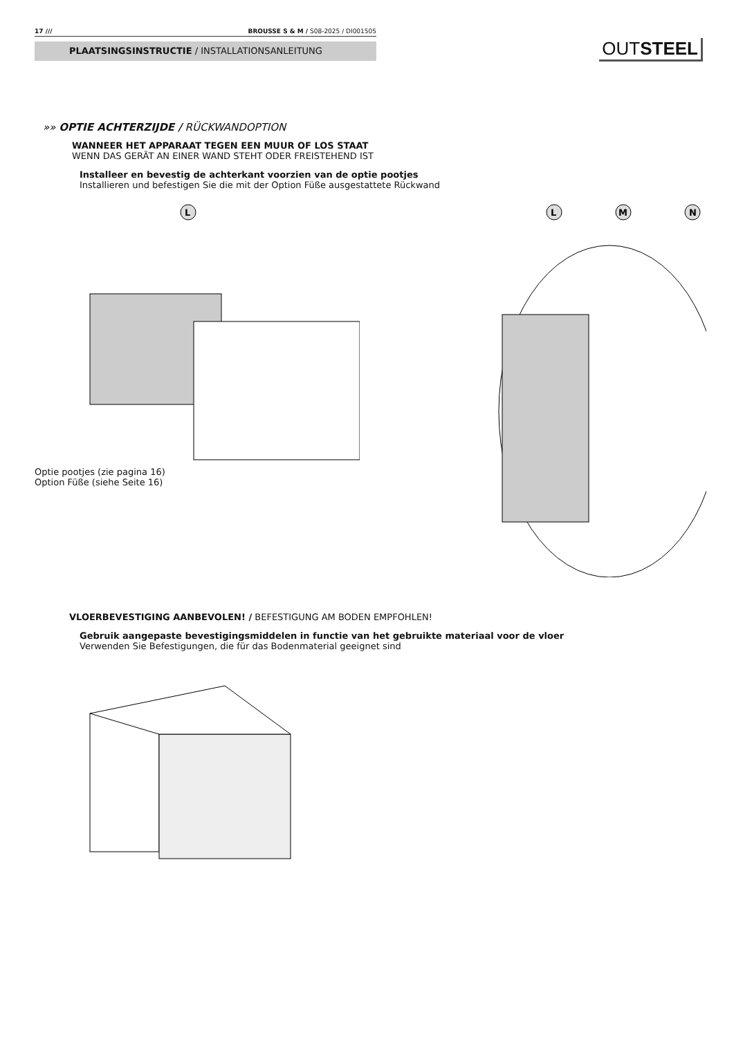17 /// BROUSSE S & M / S08-2025 / DI001505
PLAATSINGSINSTRUCTIE / INSTALLATIONSANLEITUNG OUTSTEEL
»» OPTIE ACHTERZIJDE / RÜCKWANDOPTION
WANNEER HET APPARAAT TEGEN EEN MUUR OF LOS STAAT
WENN DAS GERÄT AN EINER WAND STEHT ODER FREISTEHEND IST
Installeer en bevestig de achterkant voorzien van de optie pootjes
Installieren und befestigen Sie die mit der Option Füße ausgestattete Rückwand
L
Optie pootjes (zie pagina 16)
Option Füße (siehe Seite 16)
L
M
N
VLOERBEVESTIGING AANBEVOLEN! / BEFESTIGUNG AM BODEN EMPFOHLEN!
Gebruik aangepaste bevestigingsmiddelen in functie van het gebruikte materiaal voor de vloer
Verwenden Sie Befestigungen, die für das Bodenmaterial geeignet sind